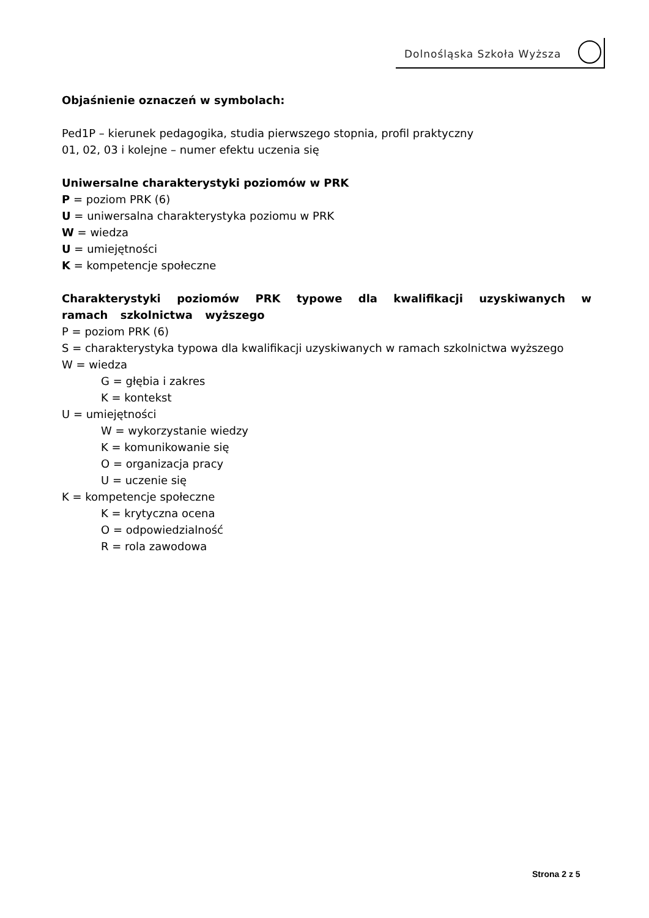Dolnośląska Szkoła Wyższa
Objaśnienie oznaczeń w symbolach:
Ped1P – kierunek pedagogika, studia pierwszego stopnia, profil praktyczny
01, 02, 03 i kolejne – numer efektu uczenia się
Uniwersalne charakterystyki poziomów w PRK
P = poziom PRK (6)
U = uniwersalna charakterystyka poziomu w PRK
W = wiedza
U = umiejętności
K = kompetencje społeczne
Charakterystyki poziomów PRK typowe dla kwalifikacji uzyskiwanych w ramach szkolnictwa wyższego
P = poziom PRK (6)
S = charakterystyka typowa dla kwalifikacji uzyskiwanych w ramach szkolnictwa wyższego
W = wiedza
G = głębia i zakres
K = kontekst
U = umiejętności
W = wykorzystanie wiedzy
K = komunikowanie się
O = organizacja pracy
U = uczenie się
K = kompetencje społeczne
K = krytyczna ocena
O = odpowiedzialność
R = rola zawodowa
Strona 2 z 5